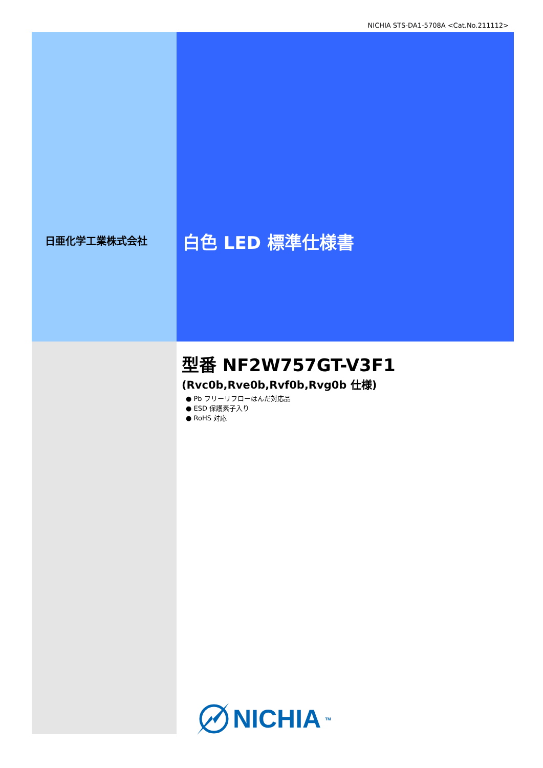NICHIA STS-DA1-5708A <Cat.No.211112>
日亜化学工業株式会社 白色 LED 標準仕様書
型番 NF2W757GT-V3F1
(Rvc0b,Rve0b,Rvf0b,Rvg0b 仕様)
● Pb フリーリフローはんだ対応品
● ESD 保護素子入り
● RoHS 対応
NICHIA<sup>TM</sup>